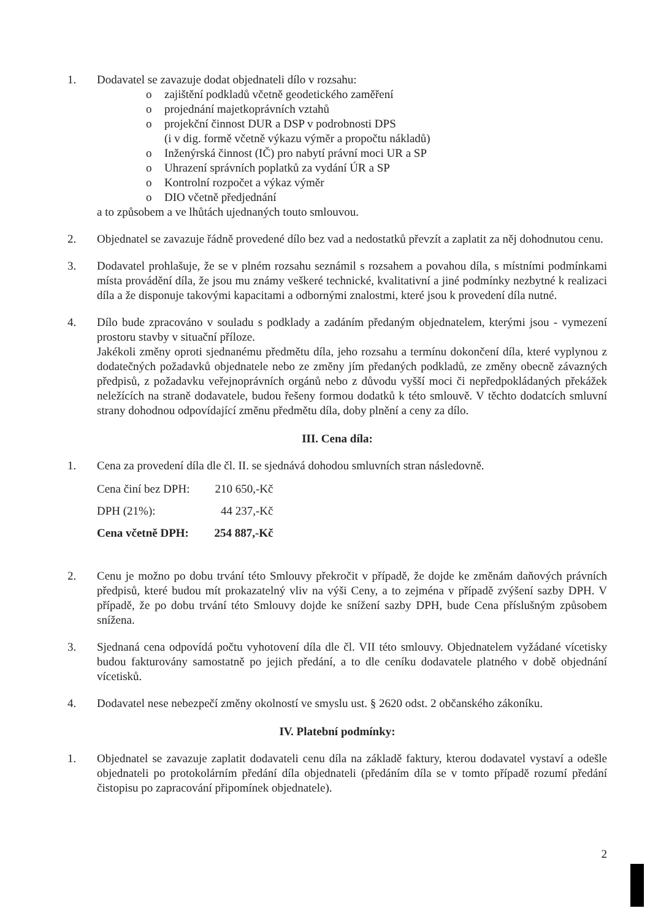1. Dodavatel se zavazuje dodat objednateli dílo v rozsahu:
o zajištění podkladů včetně geodetického zaměření
o projednání majetkoprávních vztahů
o projekční činnost DUR a DSP v podrobnosti DPS
(i v dig. formě včetně výkazu výměr a propočtu nákladů)
o Inženýrská činnost (IČ) pro nabytí právní moci UR a SP
o Uhrazení správních poplatků za vydání ÚR a SP
o Kontrolní rozpočet a výkaz výměr
o DIO včetně předjednání
a to způsobem a ve lhůtách ujednaných touto smlouvou.
2. Objednatel se zavazuje řádně provedené dílo bez vad a nedostatků převzít a zaplatit za něj dohodnutou cenu.
3. Dodavatel prohlašuje, že se v plném rozsahu seznámil s rozsahem a povahou díla, s místními podmínkami místa provádění díla, že jsou mu známy veškeré technické, kvalitativní a jiné podmínky nezbytné k realizaci díla a že disponuje takovými kapacitami a odbornými znalostmi, které jsou k provedení díla nutné.
4. Dílo bude zpracováno v souladu s podklady a zadáním předaným objednatelem, kterými jsou - vymezení prostoru stavby v situační příloze.
Jakékoli změny oproti sjednanému předmětu díla, jeho rozsahu a termínu dokončení díla, které vyplynou z dodatečných požadavků objednatele nebo ze změny jím předaných podkladů, ze změny obecně závazných předpisů, z požadavku veřejnoprávních orgánů nebo z důvodu vyšší moci či nepředpokládaných překážek neležících na straně dodavatele, budou řešeny formou dodatků k této smlouvě. V těchto dodatcích smluvní strany dohodnou odpovídající změnu předmětu díla, doby plnění a ceny za dílo.
III. Cena díla:
1. Cena za provedení díla dle čl. II. se sjednává dohodou smluvních stran následovně.
| Cena činí bez DPH: | 210 650,-Kč |
| DPH (21%): | 44 237,-Kč |
| Cena včetně DPH: | 254 887,-Kč |
2. Cenu je možno po dobu trvání této Smlouvy překročit v případě, že dojde ke změnám daňových právních předpisů, které budou mít prokazatelný vliv na výši Ceny, a to zejména v případě zvýšení sazby DPH. V případě, že po dobu trvání této Smlouvy dojde ke snížení sazby DPH, bude Cena příslušným způsobem snížena.
3. Sjednaná cena odpovídá počtu vyhotovení díla dle čl. VII této smlouvy. Objednatelem vyžádané vícetisky budou fakturovány samostatně po jejich předání, a to dle ceníku dodavatele platného v době objednání vícetisků.
4. Dodavatel nese nebezpečí změny okolností ve smyslu ust. § 2620 odst. 2 občanského zákoníku.
IV. Platební podmínky:
1. Objednatel se zavazuje zaplatit dodavateli cenu díla na základě faktury, kterou dodavatel vystaví a odešle objednateli po protokolárním předání díla objednateli (předáním díla se v tomto případě rozumí předání čistopisu po zapracování připomínek objednatele).
2